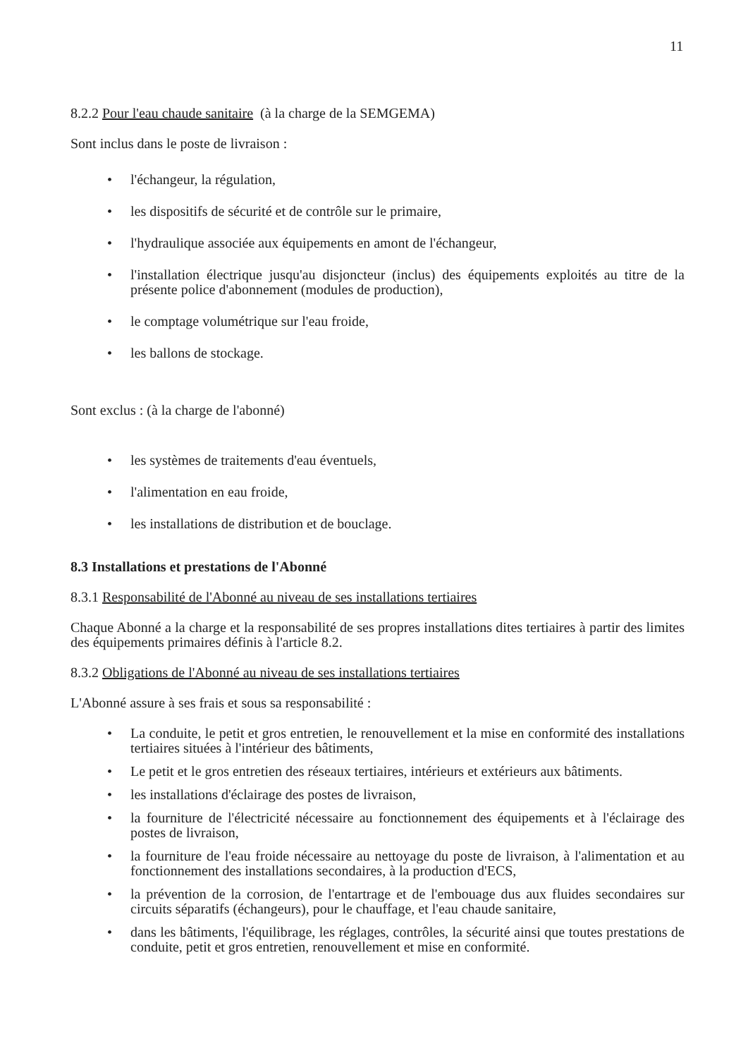11
8.2.2 Pour l'eau chaude sanitaire (à la charge de la SEMGEMA)
Sont inclus dans le poste de livraison :
l'échangeur, la régulation,
les dispositifs de sécurité et de contrôle sur le primaire,
l'hydraulique associée aux équipements en amont de l'échangeur,
l'installation électrique jusqu'au disjoncteur (inclus) des équipements exploités au titre de la présente police d'abonnement (modules de production),
le comptage volumétrique sur l'eau froide,
les ballons de stockage.
Sont exclus : (à la charge de l'abonné)
les systèmes de traitements d'eau éventuels,
l'alimentation en eau froide,
les installations de distribution et de bouclage.
8.3 Installations et prestations de l'Abonné
8.3.1 Responsabilité de l'Abonné au niveau de ses installations tertiaires
Chaque Abonné a la charge et la responsabilité de ses propres installations dites tertiaires à partir des limites des équipements primaires définis à l'article 8.2.
8.3.2 Obligations de l'Abonné au niveau de ses installations tertiaires
L'Abonné assure à ses frais et sous sa responsabilité :
La conduite, le petit et gros entretien, le renouvellement et la mise en conformité des installations tertiaires situées à l'intérieur des bâtiments,
Le petit et le gros entretien des réseaux tertiaires, intérieurs et extérieurs aux bâtiments.
les installations d'éclairage des postes de livraison,
la fourniture de l'électricité nécessaire au fonctionnement des équipements et à l'éclairage des postes de livraison,
la fourniture de l'eau froide nécessaire au nettoyage du poste de livraison, à l'alimentation et au fonctionnement des installations secondaires, à la production d'ECS,
la prévention de la corrosion, de l'entartrage et de l'embouage dus aux fluides secondaires sur circuits séparatifs (échangeurs), pour le chauffage, et l'eau chaude sanitaire,
dans les bâtiments, l'équilibrage, les réglages, contrôles, la sécurité ainsi que toutes prestations de conduite, petit et gros entretien, renouvellement et mise en conformité.